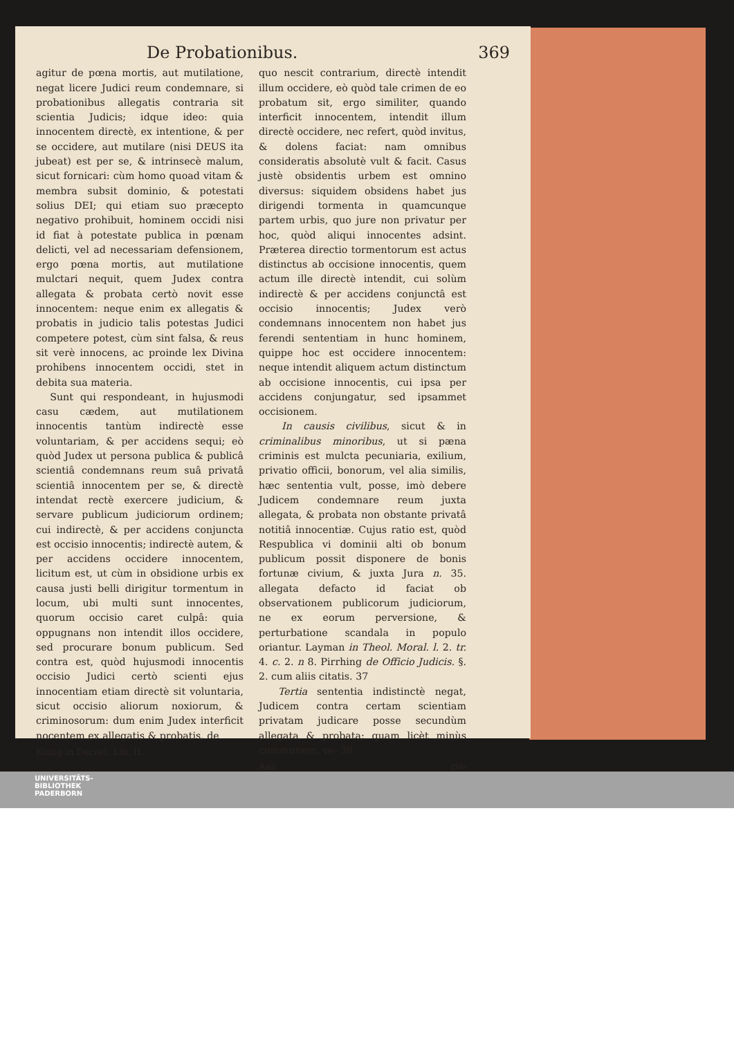De Probationibus. 369
agitur de pœna mortis, aut mutilatione, negat licere Judici reum condemnare, si probationibus allegatis contraria sit scientia Judicis; idque ideo: quia innocentem directè, ex intentione, & per se occidere, aut mutilare (nisi DEUS ita jubeat) est per se, & intrinsecè malum, sicut fornicari: cùm homo quoad vitam & membra subsit dominio, & potestati solius DEI; qui etiam suo præcepto negativo prohibuit, hominem occidi nisi id fiat à potestate publica in pœnam delicti, vel ad necessariam defensionem, ergo pœna mortis, aut mutilatione mulctari nequit, quem Judex contra allegata & probata certò novit esse innocentem: neque enim ex allegatis & probatis in judicio talis potestas Judici competere potest, cùm sint falsa, & reus sit verè innocens, ac proinde lex Divina prohibens innocentem occidi, stet in debita sua materia.
Sunt qui respondeant, in hujusmodi casu cædem, aut mutilationem innocentis tantùm indirectè esse voluntariam, & per accidens sequi; eò quòd Judex ut persona publica & publicâ scientiâ condemnans reum suâ privatâ scientiâ innocentem per se, & directè intendat rectè exercere judicium, & servare publicum judiciorum ordinem; cui indirectè, & per accidens conjuncta est occisio innocentis; indirectè autem, & per accidens occidere innocentem, licitum est, ut cùm in obsidione urbis ex causa justi belli dirigitur tormentum in locum, ubi multi sunt innocentes, quorum occisio caret culpâ: quia oppugnans non intendit illos occidere, sed procurare bonum publicum. Sed contra est, quòd hujusmodi innocentis occisio Judici certò scienti ejus innocentiam etiam directè sit voluntaria, sicut occisio aliorum noxiorum, & criminosorum: dum enim Judex interficit nocentem ex allegatis & probatis, de
König in Decret. Lib. II.
quo nescit contrarium, directè intendit illum occidere, eò quòd tale crimen de eo probatum sit, ergo similiter, quando interficit innocentem, intendit illum directè occidere, nec refert, quòd invitus, & dolens faciat: nam omnibus consideratis absolutè vult & facit. Casus justè obsidentis urbem est omnino diversus: siquidem obsidens habet jus dirigendi tormenta in quamcunque partem urbis, quo jure non privatur per hoc, quòd aliqui innocentes adsint. Præterea directio tormentorum est actus distinctus ab occisione innocentis, quem actum ille directè intendit, cui solùm indirectè & per accidens conjunctâ est occisio innocentis; Judex verò condemnans innocentem non habet jus ferendi sententiam in hunc hominem, quippe hoc est occidere innocentem: neque intendit aliquem actum distinctum ab occisione innocentis, cui ipsa per accidens conjungatur, sed ipsammet occisionem.
In causis civilibus, sicut & in criminalibus minoribus, ut si pæna criminis est mulcta pecuniaria, exilium, privatio officii, bonorum, vel alia similis, hæc sententia vult, posse, imò debere Judicem condemnare reum juxta allegata, & probata non obstante privatâ notitiâ innocentiæ. Cujus ratio est, quòd Respublica vi dominii alti ob bonum publicum possit disponere de bonis fortunæ civium, & juxta Jura n. 35. allegata defacto id faciat ob observationem publicorum judiciorum, ne ex eorum perversione, & perturbatione scandala in populo oriantur. Layman in Theol. Moral. l. 2. tr. 4. c. 2. n 8. Pirrhing de Officio Judicis. §. 2. cum aliis citatis. 37
Tertia sententia indistinctè negat, Judicem contra certam scientiam privatam judicare posse secundùm allegata & probata; quam licèt minùs communem, ve- 38
Aaa rio-
UNIVERSITÄTS-
BIBLIOTHEK
PADERBORN